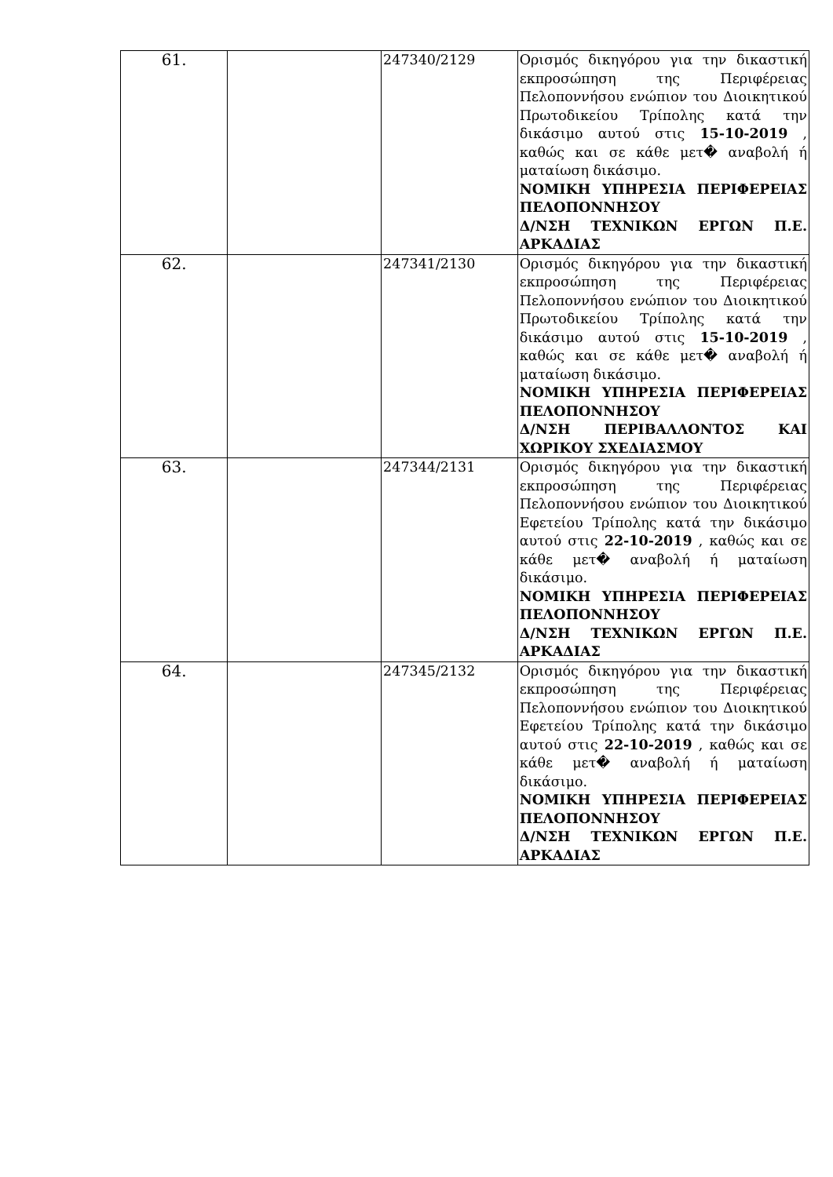| 61. | | 247340/2129 | Ορισμός δικηγόρου για την δικαστική εκπροσώπηση της Περιφέρειας Πελοποννήσου ενώπιον του Διοικητικού Πρωτοδικείου Τρίπολης κατά την δικάσιμο αυτού στις 15-10-2019 , καθώς και σε κάθε μετ� αναβολή ή ματαίωση δικάσιμο. ΝΟΜΙΚΗ ΥΠΗΡΕΣΙΑ ΠΕΡΙΦΕΡΕΙΑΣ ΠΕΛΟΠΟΝΝΗΣΟΥ Δ/ΝΣΗ ΤΕΧΝΙΚΩΝ ΕΡΓΩΝ Π.Ε. ΑΡΚΑΔΙΑΣ |
| 62. | | 247341/2130 | Ορισμός δικηγόρου για την δικαστική εκπροσώπηση της Περιφέρειας Πελοποννήσου ενώπιον του Διοικητικού Πρωτοδικείου Τρίπολης κατά την δικάσιμο αυτού στις 15-10-2019 , καθώς και σε κάθε μετ� αναβολή ή ματαίωση δικάσιμο. ΝΟΜΙΚΗ ΥΠΗΡΕΣΙΑ ΠΕΡΙΦΕΡΕΙΑΣ ΠΕΛΟΠΟΝΝΗΣΟΥ Δ/ΝΣΗ ΠΕΡΙΒΑΛΛΟΝΤΟΣ ΚΑΙ ΧΩΡΙΚΟΥ ΣΧΕΔΙΑΣΜΟΥ |
| 63. | | 247344/2131 | Ορισμός δικηγόρου για την δικαστική εκπροσώπηση της Περιφέρειας Πελοποννήσου ενώπιον του Διοικητικού Εφετείου Τρίπολης κατά την δικάσιμο αυτού στις 22-10-2019 , καθώς και σε κάθε μετ� αναβολή ή ματαίωση δικάσιμο. ΝΟΜΙΚΗ ΥΠΗΡΕΣΙΑ ΠΕΡΙΦΕΡΕΙΑΣ ΠΕΛΟΠΟΝΝΗΣΟΥ Δ/ΝΣΗ ΤΕΧΝΙΚΩΝ ΕΡΓΩΝ Π.Ε. ΑΡΚΑΔΙΑΣ |
| 64. | | 247345/2132 | Ορισμός δικηγόρου για την δικαστική εκπροσώπηση της Περιφέρειας Πελοποννήσου ενώπιον του Διοικητικού Εφετείου Τρίπολης κατά την δικάσιμο αυτού στις 22-10-2019 , καθώς και σε κάθε μετ� αναβολή ή ματαίωση δικάσιμο. ΝΟΜΙΚΗ ΥΠΗΡΕΣΙΑ ΠΕΡΙΦΕΡΕΙΑΣ ΠΕΛΟΠΟΝΝΗΣΟΥ Δ/ΝΣΗ ΤΕΧΝΙΚΩΝ ΕΡΓΩΝ Π.Ε. ΑΡΚΑΔΙΑΣ |